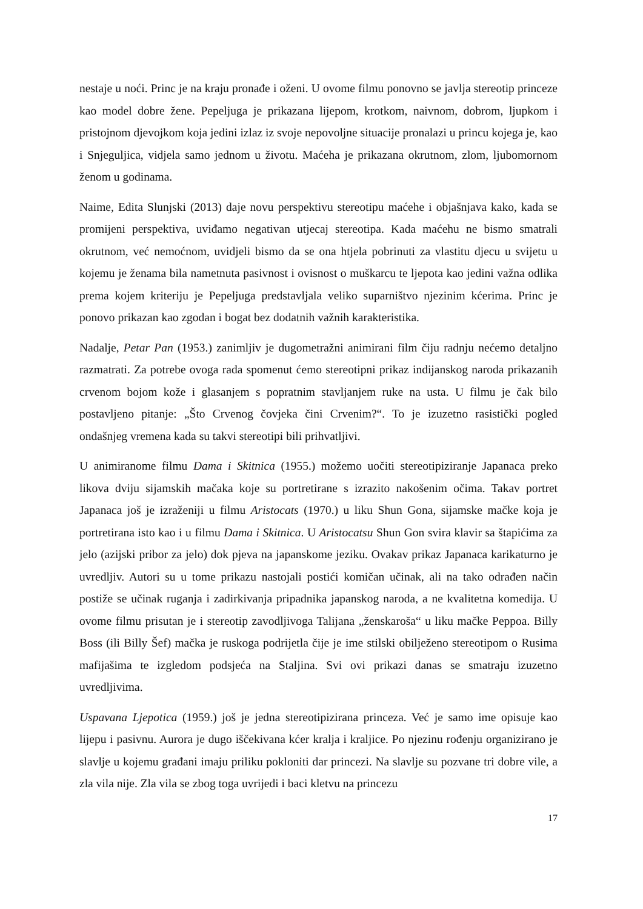nestaje u noći. Princ je na kraju pronađe i oženi. U ovome filmu ponovno se javlja stereotip princeze kao model dobre žene. Pepeljuga je prikazana lijepom, krotkom, naivnom, dobrom, ljupkom i pristojnom djevojkom koja jedini izlaz iz svoje nepovoljne situacije pronalazi u princu kojega je, kao i Snjeguljica, vidjela samo jednom u životu. Maćeha je prikazana okrutnom, zlom, ljubomornom ženom u godinama.
Naime, Edita Slunjski (2013) daje novu perspektivu stereotipu maćehe i objašnjava kako, kada se promijeni perspektiva, uviđamo negativan utjecaj stereotipa. Kada maćehu ne bismo smatrali okrutnom, već nemoćnom, uvidjeli bismo da se ona htjela pobrinuti za vlastitu djecu u svijetu u kojemu je ženama bila nametnuta pasivnost i ovisnost o muškarcu te ljepota kao jedini važna odlika prema kojem kriteriju je Pepeljuga predstavljala veliko suparništvo njezinim kćerima. Princ je ponovo prikazan kao zgodan i bogat bez dodatnih važnih karakteristika.
Nadalje, Petar Pan (1953.) zanimljiv je dugometražni animirani film čiju radnju nećemo detaljno razmatrati. Za potrebe ovoga rada spomenut ćemo stereotipni prikaz indijanskog naroda prikazanih crvenom bojom kože i glasanjem s popratnim stavljanjem ruke na usta. U filmu je čak bilo postavljeno pitanje: „Što Crvenog čovjeka čini Crvenim?“. To je izuzetno rasistički pogled ondašnjeg vremena kada su takvi stereotipi bili prihvatljivi.
U animiranome filmu Dama i Skitnica (1955.) možemo uočiti stereotipiziranje Japanaca preko likova dviju sijamskih mačaka koje su portretirane s izrazito nakošenim očima. Takav portret Japanaca još je izraženiji u filmu Aristocats (1970.) u liku Shun Gona, sijamske mačke koja je portretirana isto kao i u filmu Dama i Skitnica. U Aristocatsu Shun Gon svira klavir sa štapićima za jelo (azijski pribor za jelo) dok pjeva na japanskome jeziku. Ovakav prikaz Japanaca karikaturno je uvredljiv. Autori su u tome prikazu nastojali postići komičan učinak, ali na tako odrađen način postiže se učinak ruganja i zadirkivanja pripadnika japanskog naroda, a ne kvalitetna komedija. U ovome filmu prisutan je i stereotip zavodljivoga Talijana „ženskaroša“ u liku mačke Peppoa. Billy Boss (ili Billy Šef) mačka je ruskoga podrijetla čije je ime stilski obilježeno stereotipom o Rusima mafijašima te izgledom podsjeća na Staljina. Svi ovi prikazi danas se smatraju izuzetno uvredljivima.
Uspavana Ljepotica (1959.) još je jedna stereotipizirana princeza. Već je samo ime opisuje kao lijepu i pasivnu. Aurora je dugo iščekivana kćer kralja i kraljice. Po njezinu rođenju organizirano je slavlje u kojemu građani imaju priliku pokloniti dar princezi. Na slavlje su pozvane tri dobre vile, a zla vila nije. Zla vila se zbog toga uvrijedi i baci kletvu na princezu
17